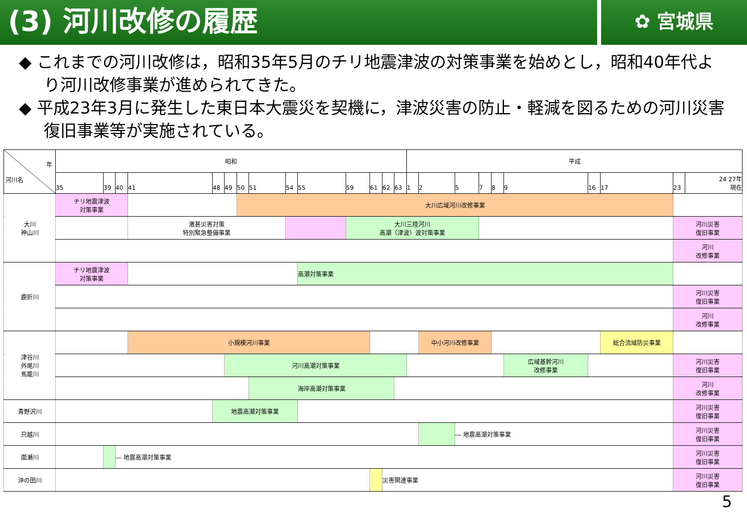(3) 河川改修の履歴
✿ 宮城県
◆ これまでの河川改修は，昭和35年5月のチリ地震津波の対策事業を始めとし，昭和40年代より河川改修事業が進められてきた。
◆ 平成23年3月に発生した東日本大震災を契機に，津波災害の防止・軽減を図るための河川災害復旧事業等が実施されている。
| 年 河川名 | 昭和 | | | | | | | | | | | | | | 平成 | | | | | | | | | |
| | 35 | 39 | 40 | 41 | 48 | 49 | 50 | 51 | 54 | 55 | 59 | 61 | 62 | 63 | 1 | 2 | 5 | 7 | 8 | 9 | 16 | 17 | 23 | 24 27年 現在 |
| 大川 神山川 | チリ地震津波 対策事業 | | | | | | 大川広域河川改修事業 | | | | | | | | | | | | | | | | | |
| | | | | 激甚災害対策 特別緊急整備事業 | | | | | | | 大川三陸河川 高潮（津波）波対策事業 | | | | | | | | | | | | 河川災害 復旧事業 | |
| | | | | | | | | | | | | | | | | | | | | | | | 河川 改修事業 | |
| 鹿折川 | チリ地震津波 対策事業 | | | | | | | | | 高潮対策事業 | | | | | | | | | | | | | | |
| | | | | | | | | | | | | | | | | | | | | | | | 河川災害 復旧事業 | |
| | | | | | | | | | | | | | | | | | | | | | | | 河川 改修事業 | |
| 津谷川 外尾川 馬籠川 | | | | 小規模河川事業 | | | | | | | | | | | | 中小河川改修事業 | | | | | | 総合流域防災事業 | | |
| | | | | | | 河川高潮対策事業 | | | | | | | | | | | | | | 広域基幹河川 改修事業 | | | 河川災害 復旧事業 | |
| | | | | | | | | 海岸高潮対策事業 | | | | | | | | | | | | | | | 河川 改修事業 | |
| 青野沢川 | | | | | 地震高潮対策事業 | | | | | | | | | | | | | | | | | | 河川災害 復旧事業 | |
| 只越川 | | | | | | | | | | | | | | | | | ― 地震高潮対策事業 | | | | | | 河川災害 復旧事業 | |
| 面瀬川 | | | ― 地震高潮対策事業 | | | | | | | | | | | | | | | | | | | | 河川災害 復旧事業 | |
| 沖の田川 | | | | | | | | | | | | | 災害関連事業 | | | | | | | | | | 河川災害 復旧事業 | |
5